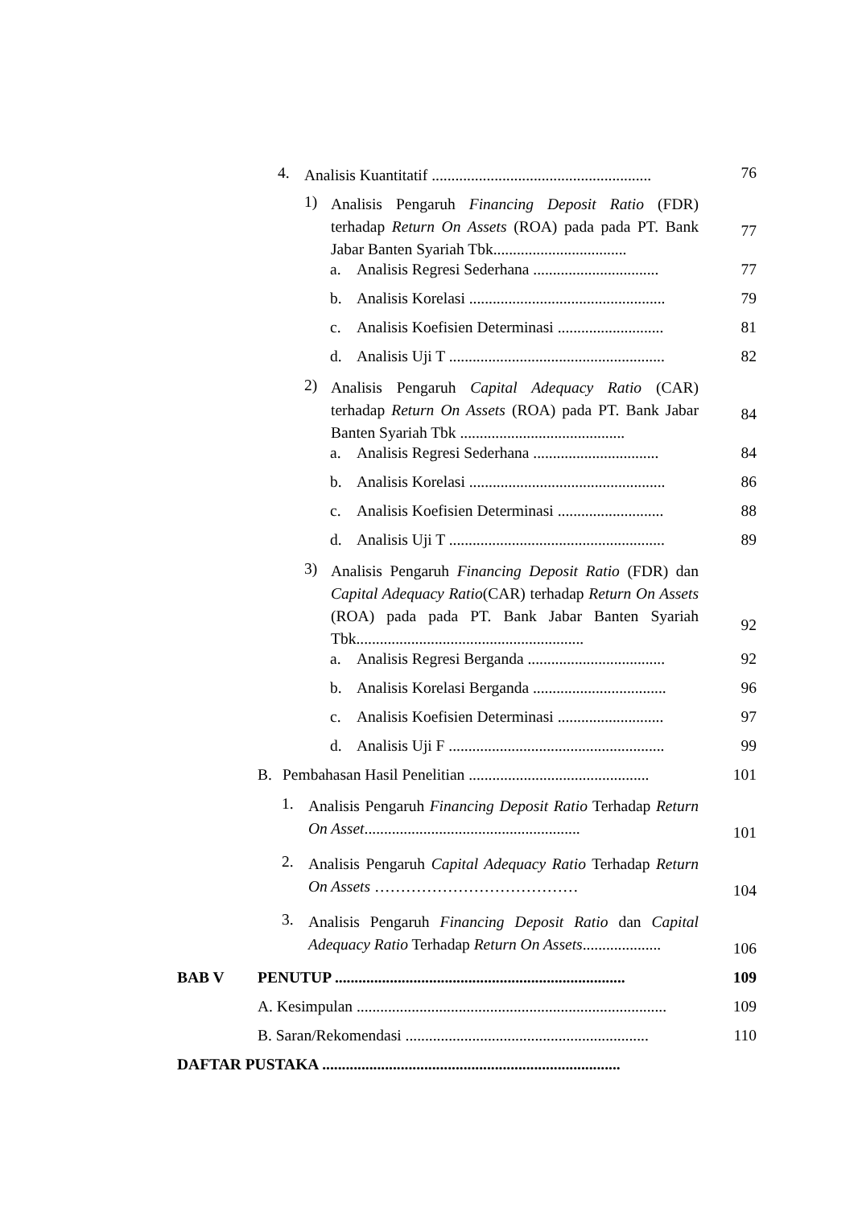4. Analisis Kuantitatif ........................................................
76
1) Analisis Pengaruh Financing Deposit Ratio (FDR) terhadap Return On Assets (ROA) pada pada PT. Bank Jabar Banten Syariah Tbk..................................
77
a. Analisis Regresi Sederhana ................................
77
b. Analisis Korelasi ..................................................
79
c. Analisis Koefisien Determinasi ...........................
81
d. Analisis Uji T .......................................................
82
2) Analisis Pengaruh Capital Adequacy Ratio (CAR) terhadap Return On Assets (ROA) pada PT. Bank Jabar Banten Syariah Tbk ..........................................
84
a. Analisis Regresi Sederhana ................................
84
b. Analisis Korelasi ..................................................
86
c. Analisis Koefisien Determinasi ...........................
88
d. Analisis Uji T .......................................................
89
3) Analisis Pengaruh Financing Deposit Ratio (FDR) dan Capital Adequacy Ratio(CAR) terhadap Return On Assets (ROA) pada pada PT. Bank Jabar Banten Syariah Tbk..........................................................
92
a. Analisis Regresi Berganda ...................................
92
b. Analisis Korelasi Berganda ..................................
96
c. Analisis Koefisien Determinasi ...........................
97
d. Analisis Uji F .......................................................
99
B. Pembahasan Hasil Penelitian ..............................................
101
1. Analisis Pengaruh Financing Deposit Ratio Terhadap Return On Asset.......................................................
101
2. Analisis Pengaruh Capital Adequacy Ratio Terhadap Return On Assets …………………………………
104
3. Analisis Pengaruh Financing Deposit Ratio dan Capital Adequacy Ratio Terhadap Return On Assets....................
106
BAB V PENUTUP ..........................................................................
109
A. Kesimpulan ...............................................................................
109
B. Saran/Rekomendasi ..............................................................
110
DAFTAR PUSTAKA ............................................................................